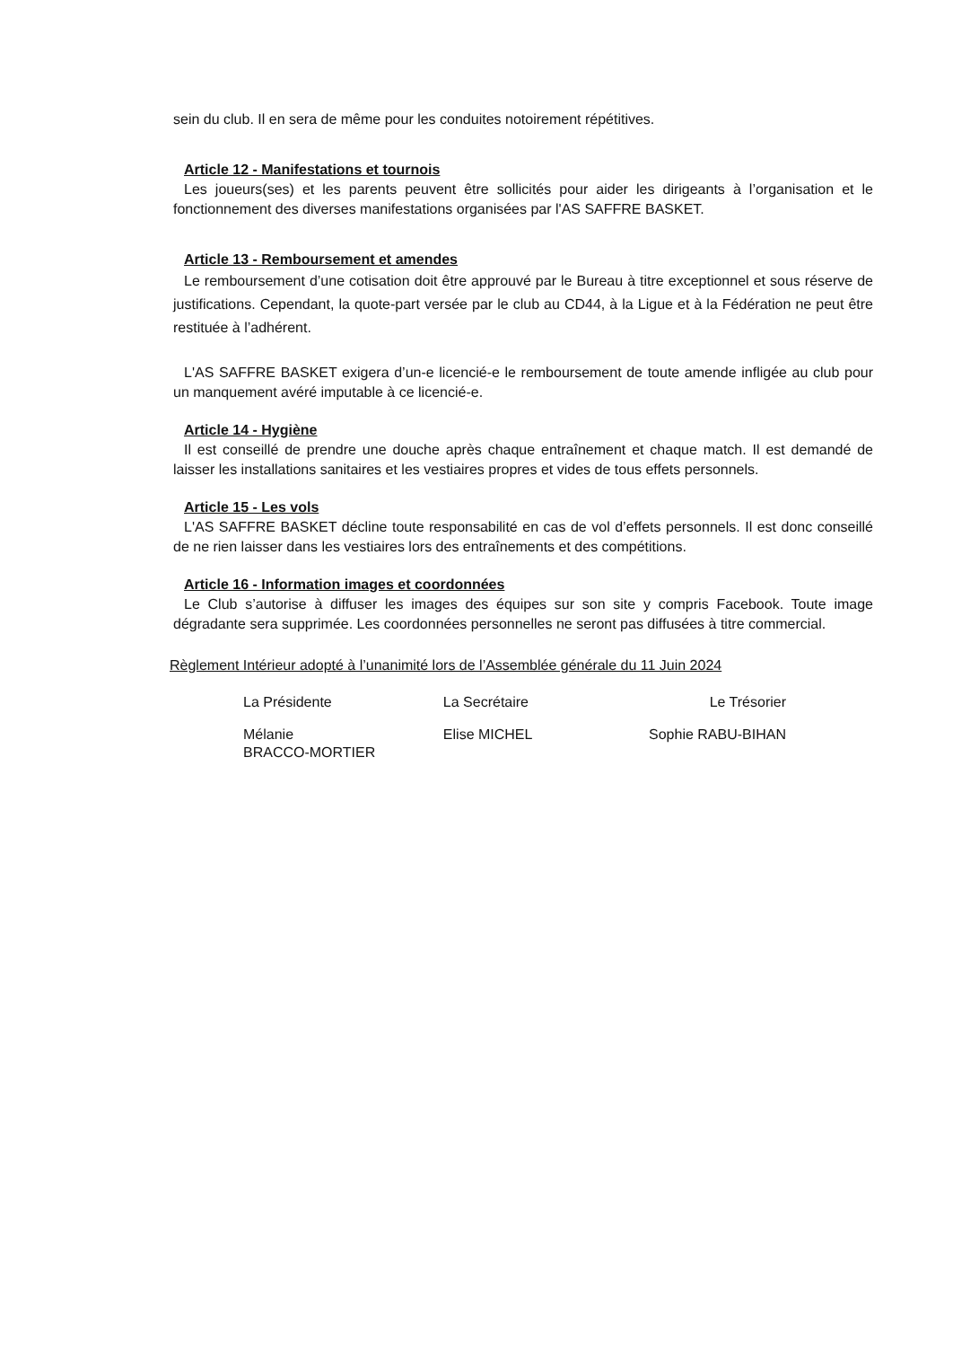sein du club. Il en sera de même pour les conduites notoirement répétitives.
Article 12 - Manifestations et tournois
Les joueurs(ses) et les parents peuvent être sollicités pour aider les dirigeants à l’organisation et le fonctionnement des diverses manifestations organisées par l'AS SAFFRE BASKET.
Article 13 - Remboursement et amendes
Le remboursement d’une cotisation doit être approuvé par le Bureau à titre exceptionnel et sous réserve de justifications. Cependant, la quote-part versée par le club au CD44, à la Ligue et à la Fédération ne peut être restituée à l’adhérent.
L'AS SAFFRE BASKET exigera d’un-e licencié-e le remboursement de toute amende infligée au club pour un manquement avéré imputable à ce licencié-e.
Article 14 - Hygiène
Il est conseillé de prendre une douche après chaque entraînement et chaque match. Il est demandé de laisser les installations sanitaires et les vestiaires propres et vides de tous effets personnels.
Article 15 - Les vols
L'AS SAFFRE BASKET décline toute responsabilité en cas de vol d’effets personnels. Il est donc conseillé de ne rien laisser dans les vestiaires lors des entraînements et des compétitions.
Article 16 - Information images et coordonnées
Le Club s’autorise à diffuser les images des équipes sur son site y compris Facebook. Toute image dégradante sera supprimée. Les coordonnées personnelles ne seront pas diffusées à titre commercial.
Règlement Intérieur adopté à l’unanimité lors de l’Assemblée générale du 11 Juin 2024
| La Présidente | La Secrétaire | Le Trésorier |
| Mélanie BRACCO-MORTIER | Elise MICHEL | Sophie RABU-BIHAN |